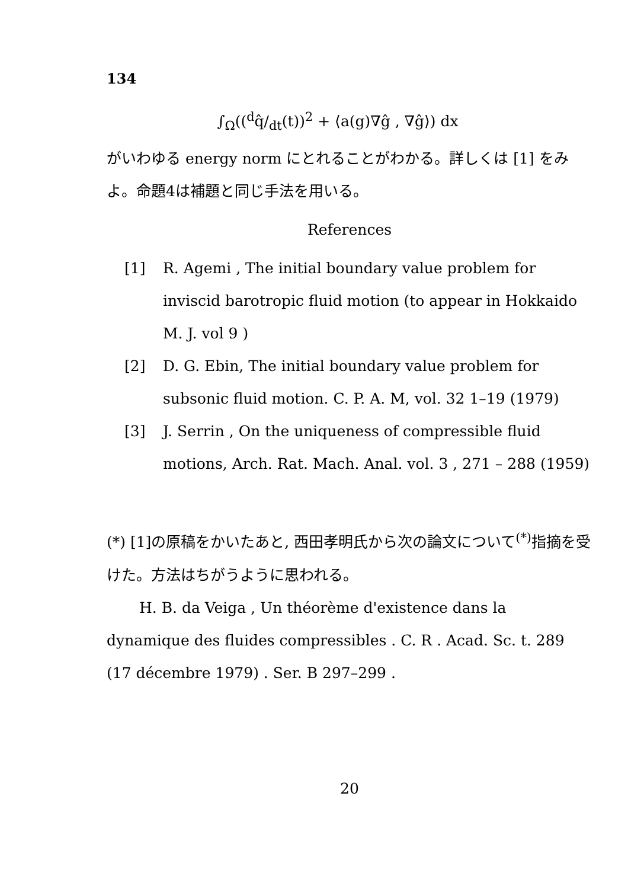134
∫<sub>Ω</sub>((<sup>d</sup>q̂/<sub>dt</sub>(t))<sup>2</sup> + ⟨a(g)∇ĝ , ∇ĝ⟩) dx
がいわゆる energy norm にとれることがわかる。詳しくは [1] をみよ。命題4は補題と同じ手法を用いる。
References
[1] R. Agemi , The initial boundary value problem for inviscid barotropic fluid motion (to appear in Hokkaido M. J. vol 9 )
[2] D. G. Ebin, The initial boundary value problem for subsonic fluid motion. C. P. A. M, vol. 32 1–19 (1979)
[3] J. Serrin , On the uniqueness of compressible fluid motions, Arch. Rat. Mach. Anal. vol. 3 , 271 – 288 (1959)
(*) [1]の原稿をかいたあと, 西田孝明氏から次の論文について<sup>(*)</sup>指摘を受けた。方法はちがうように思われる。
H. B. da Veiga , Un théorème d'existence dans la dynamique des fluides compressibles . C. R . Acad. Sc. t. 289 (17 décembre 1979) . Ser. B 297–299 .
20